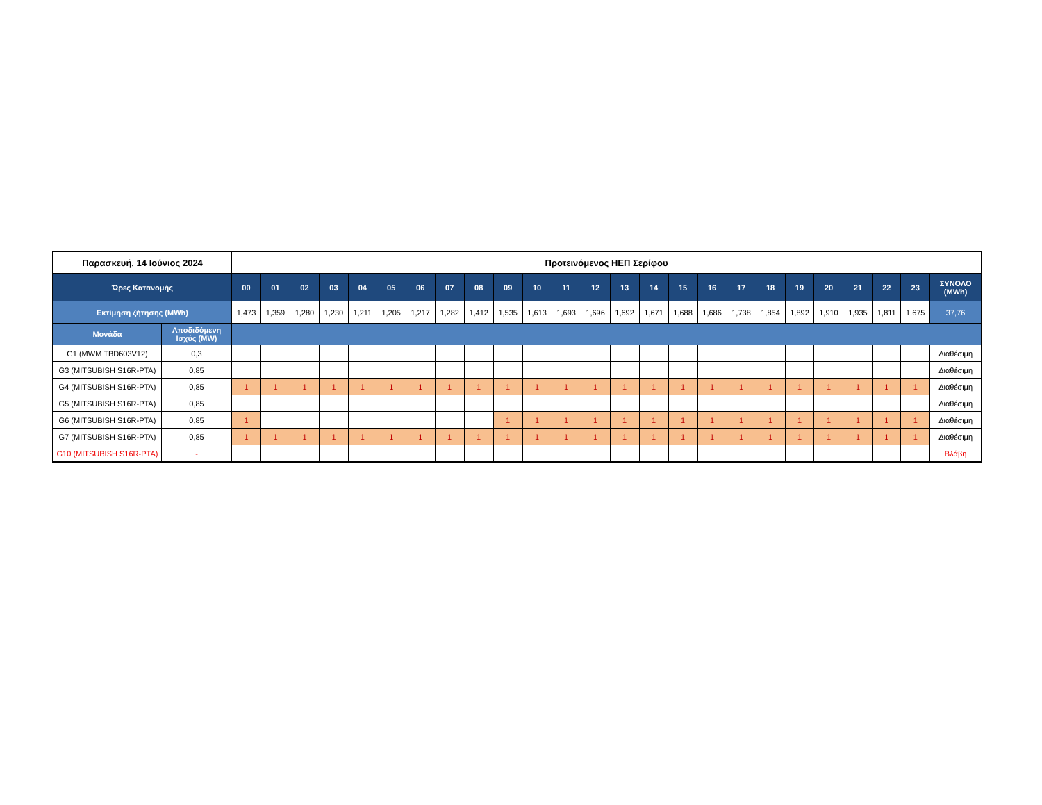| Παρασκευή, 14 Ιούνιος 2024 | | Προτεινόμενος ΗΕΠ Σερίφου | | | | | | | | | | | | | | | | | | | | | | | | |
| --- | --- | --- | --- | --- | --- | --- | --- | --- | --- | --- | --- | --- | --- | --- | --- | --- | --- | --- | --- | --- | --- | --- | --- | --- | --- | --- |
| Ώρες Κατανομής | | 00 | 01 | 02 | 03 | 04 | 05 | 06 | 07 | 08 | 09 | 10 | 11 | 12 | 13 | 14 | 15 | 16 | 17 | 18 | 19 | 20 | 21 | 22 | 23 | ΣΥΝΟΛΟ (MWh) |
| Εκτίμηση ζήτησης (MWh) | | 1,473 | 1,359 | 1,280 | 1,230 | 1,211 | 1,205 | 1,217 | 1,282 | 1,412 | 1,535 | 1,613 | 1,693 | 1,696 | 1,692 | 1,671 | 1,688 | 1,686 | 1,738 | 1,854 | 1,892 | 1,910 | 1,935 | 1,811 | 1,675 | 37,76 |
| Μονάδα | Αποδιδόμενη Ισχύς (MW) | | | | | | | | | | | | | | | | | | | | | | | | | |
| G1 (MWM TBD603V12) | 0,3 | | | | | | | | | | | | | | | | | | | | | | | | | Διαθέσιμη |
| G3 (MITSUBISH S16R-PTA) | 0,85 | | | | | | | | | | | | | | | | | | | | | | | | | Διαθέσιμη |
| G4 (MITSUBISH S16R-PTA) | 0,85 | 1 | 1 | 1 | 1 | 1 | 1 | 1 | 1 | 1 | 1 | 1 | 1 | 1 | 1 | 1 | 1 | 1 | 1 | 1 | 1 | 1 | 1 | 1 | 1 | Διαθέσιμη |
| G5 (MITSUBISH S16R-PTA) | 0,85 | | | | | | | | | | | | | | | | | | | | | | | | | Διαθέσιμη |
| G6 (MITSUBISH S16R-PTA) | 0,85 | 1 | | | | | | | | | 1 | 1 | 1 | 1 | 1 | 1 | 1 | 1 | 1 | 1 | 1 | 1 | 1 | 1 | 1 | Διαθέσιμη |
| G7 (MITSUBISH S16R-PTA) | 0,85 | 1 | 1 | 1 | 1 | 1 | 1 | 1 | 1 | 1 | 1 | 1 | 1 | 1 | 1 | 1 | 1 | 1 | 1 | 1 | 1 | 1 | 1 | 1 | 1 | Διαθέσιμη |
| G10 (MITSUBISH S16R-PTA) | - | | | | | | | | | | | | | | | | | | | | | | | | | Βλάβη |